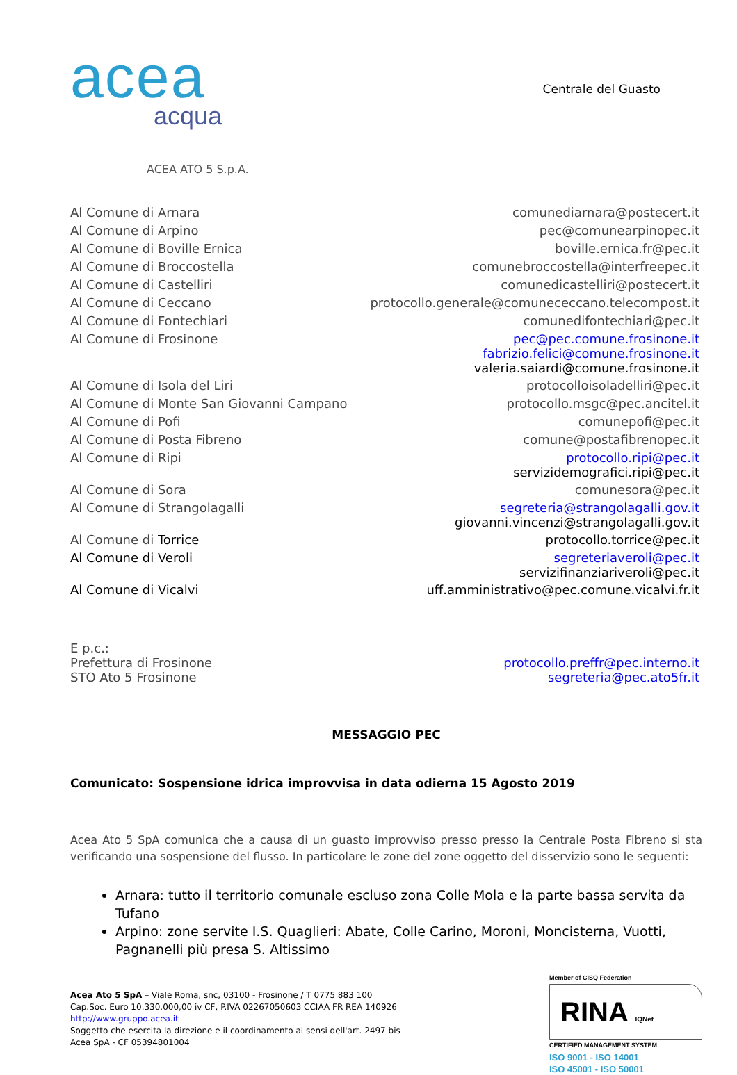acea
acqua
Centrale del Guasto
ACEA ATO 5 S.p.A.
| Al Comune di Arnara | comunediarnara@postecert.it |
| Al Comune di Arpino | pec@comunearpinopec.it |
| Al Comune di Boville Ernica | boville.ernica.fr@pec.it |
| Al Comune di Broccostella | comunebroccostella@interfreepec.it |
| Al Comune di Castelliri | comunedicastelliri@postecert.it |
| Al Comune di Ceccano | protocollo.generale@comunececcano.telecompost.it |
| Al Comune di Fontechiari | comunedifontechiari@pec.it |
| Al Comune di Frosinone | pec@pec.comune.frosinone.it fabrizio.felici@comune.frosinone.it valeria.saiardi@comune.frosinone.it |
| Al Comune di Isola del Liri | protocolloisoladelliri@pec.it |
| Al Comune di Monte San Giovanni Campano | protocollo.msgc@pec.ancitel.it |
| Al Comune di Pofi | comunepofi@pec.it |
| Al Comune di Posta Fibreno | comune@postafibrenopec.it |
| Al Comune di Ripi | protocollo.ripi@pec.it servizidemografici.ripi@pec.it |
| Al Comune di Sora | comunesora@pec.it |
| Al Comune di Strangolagalli | segreteria@strangolagalli.gov.it giovanni.vincenzi@strangolagalli.gov.it |
| Al Comune di Torrice | protocollo.torrice@pec.it |
| Al Comune di Veroli | segreteriaveroli@pec.it servizifinanziariveroli@pec.it |
| Al Comune di Vicalvi | uff.amministrativo@pec.comune.vicalvi.fr.it |
| E p.c.: Prefettura di Frosinone STO Ato 5 Frosinone | protocollo.preffr@pec.interno.it segreteria@pec.ato5fr.it |
MESSAGGIO PEC
Comunicato: Sospensione idrica improvvisa in data odierna 15 Agosto 2019
Acea Ato 5 SpA comunica che a causa di un guasto improvviso presso presso la Centrale Posta Fibreno si sta verificando una sospensione del flusso. In particolare le zone del zone oggetto del disservizio sono le seguenti:
Arnara: tutto il territorio comunale escluso zona Colle Mola e la parte bassa servita da Tufano
Arpino: zone servite I.S. Quaglieri: Abate, Colle Carino, Moroni, Moncisterna, Vuotti, Pagnanelli più presa S. Altissimo
Acea Ato 5 SpA – Viale Roma, snc, 03100 - Frosinone / T 0775 883 100
Cap.Soc. Euro 10.330.000,00 iv CF, P.IVA 02267050603 CCIAA FR REA 140926
http://www.gruppo.acea.it
Soggetto che esercita la direzione e il coordinamento ai sensi dell'art. 2497 bis
Acea SpA - CF 05394801004
Member of CISQ Federation
RINA IQNet
CERTIFIED MANAGEMENT SYSTEM
ISO 9001 - ISO 14001
ISO 45001 - ISO 50001